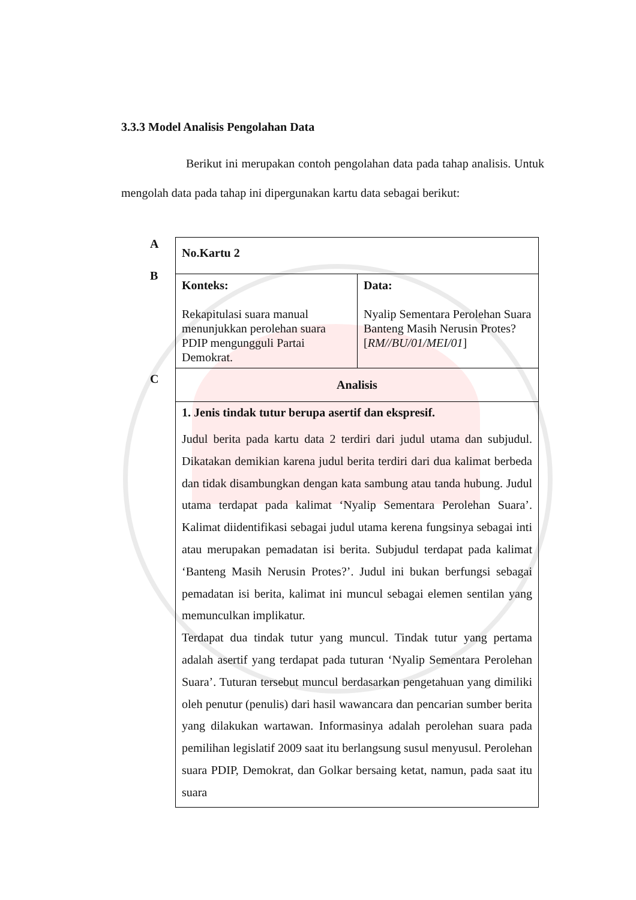3.3.3 Model Analisis Pengolahan Data
Berikut ini merupakan contoh pengolahan data pada tahap analisis. Untuk mengolah data pada tahap ini dipergunakan kartu data sebagai berikut:
A
B
C
| No.Kartu 2 | |
| Konteks: Rekapitulasi suara manual menunjukkan perolehan suara PDIP mengungguli Partai Demokrat. | Data: Nyalip Sementara Perolehan Suara Banteng Masih Nerusin Protes? [ RM//BU/01/MEI/01 ] |
| Analisis | |
| 1. Jenis tindak tutur berupa asertif dan ekspresif. Judul berita pada kartu data 2 terdiri dari judul utama dan subjudul. Dikatakan demikian karena judul berita terdiri dari dua kalimat berbeda dan tidak disambungkan dengan kata sambung atau tanda hubung. Judul utama terdapat pada kalimat ‘Nyalip Sementara Perolehan Suara’. Kalimat diidentifikasi sebagai judul utama kerena fungsinya sebagai inti atau merupakan pemadatan isi berita. Subjudul terdapat pada kalimat ‘Banteng Masih Nerusin Protes?’. Judul ini bukan berfungsi sebagai pemadatan isi berita, kalimat ini muncul sebagai elemen sentilan yang memunculkan implikatur. Terdapat dua tindak tutur yang muncul. Tindak tutur yang pertama adalah asertif yang terdapat pada tuturan ‘Nyalip Sementara Perolehan Suara’. Tuturan tersebut muncul berdasarkan pengetahuan yang dimiliki oleh penutur (penulis) dari hasil wawancara dan pencarian sumber berita yang dilakukan wartawan. Informasinya adalah perolehan suara pada pemilihan legislatif 2009 saat itu berlangsung susul menyusul. Perolehan suara PDIP, Demokrat, dan Golkar bersaing ketat, namun, pada saat itu suara | |